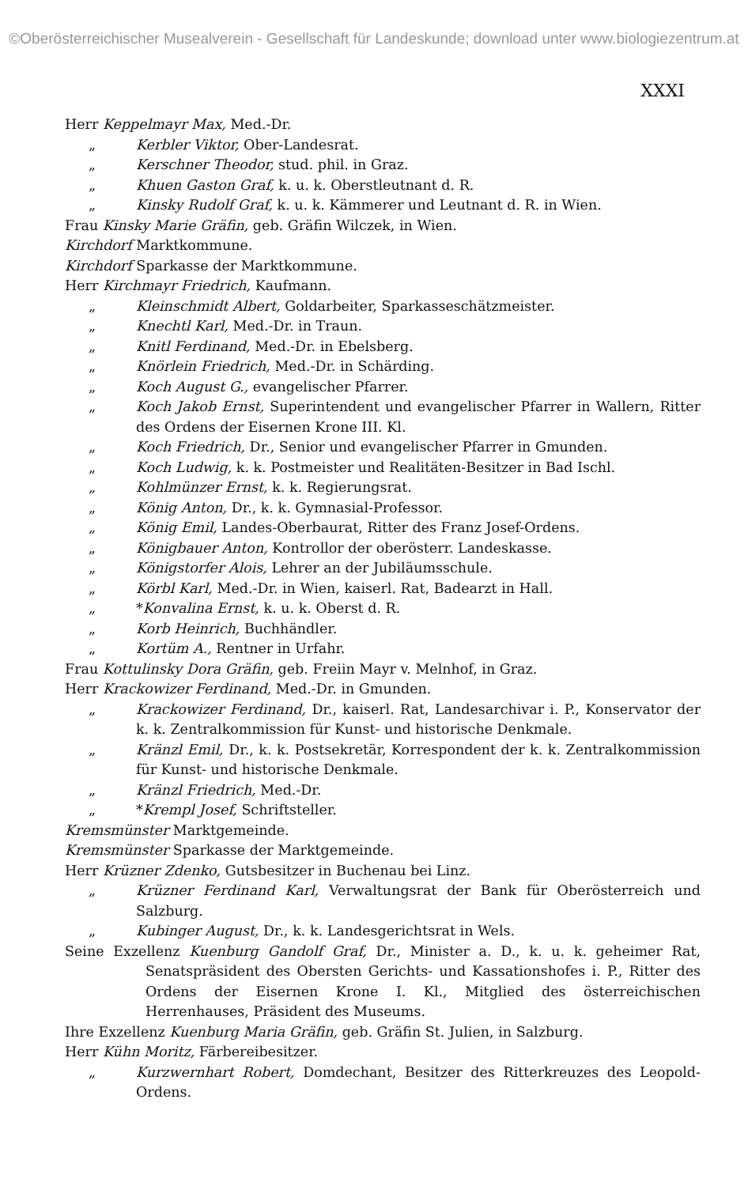©Oberösterreichischer Musealverein - Gesellschaft für Landeskunde; download unter www.biologiezentrum.at
XXXI
Herr Keppelmayr Max, Med.-Dr.
„ Kerbler Viktor, Ober-Landesrat.
„ Kerschner Theodor, stud. phil. in Graz.
„ Khuen Gaston Graf, k. u. k. Oberstleutnant d. R.
„ Kinsky Rudolf Graf, k. u. k. Kämmerer und Leutnant d. R. in Wien.
Frau Kinsky Marie Gräfin, geb. Gräfin Wilczek, in Wien.
Kirchdorf Marktkommune.
Kirchdorf Sparkasse der Marktkommune.
Herr Kirchmayr Friedrich, Kaufmann.
„ Kleinschmidt Albert, Goldarbeiter, Sparkasseschätzmeister.
„ Knechtl Karl, Med.-Dr. in Traun.
„ Knitl Ferdinand, Med.-Dr. in Ebelsberg.
„ Knörlein Friedrich, Med.-Dr. in Schärding.
„ Koch August G., evangelischer Pfarrer.
„ Koch Jakob Ernst, Superintendent und evangelischer Pfarrer in Wallern, Ritter des Ordens der Eisernen Krone III. Kl.
„ Koch Friedrich, Dr., Senior und evangelischer Pfarrer in Gmunden.
„ Koch Ludwig, k. k. Postmeister und Realitäten-Besitzer in Bad Ischl.
„ Kohlmünzer Ernst, k. k. Regierungsrat.
„ König Anton, Dr., k. k. Gymnasial-Professor.
„ König Emil, Landes-Oberbaurat, Ritter des Franz Josef-Ordens.
„ Königbauer Anton, Kontrollor der oberösterr. Landeskasse.
„ Königstorfer Alois, Lehrer an der Jubiläumsschule.
„ Körbl Karl, Med.-Dr. in Wien, kaiserl. Rat, Badearzt in Hall.
„ *Konvalina Ernst, k. u. k. Oberst d. R.
„ Korb Heinrich, Buchhändler.
„ Kortüm A., Rentner in Urfahr.
Frau Kottulinsky Dora Gräfin, geb. Freiin Mayr v. Melnhof, in Graz.
Herr Krackowizer Ferdinand, Med.-Dr. in Gmunden.
„ Krackowizer Ferdinand, Dr., kaiserl. Rat, Landesarchivar i. P., Konservator der k. k. Zentralkommission für Kunst- und historische Denkmale.
„ Kränzl Emil, Dr., k. k. Postsekretär, Korrespondent der k. k. Zentralkommission für Kunst- und historische Denkmale.
„ Kränzl Friedrich, Med.-Dr.
„ *Krempl Josef, Schriftsteller.
Kremsmünster Marktgemeinde.
Kremsmünster Sparkasse der Marktgemeinde.
Herr Krüzner Zdenko, Gutsbesitzer in Buchenau bei Linz.
„ Krüzner Ferdinand Karl, Verwaltungsrat der Bank für Oberösterreich und Salzburg.
„ Kubinger August, Dr., k. k. Landesgerichtsrat in Wels.
Seine Exzellenz Kuenburg Gandolf Graf, Dr., Minister a. D., k. u. k. geheimer Rat, Senatspräsident des Obersten Gerichts- und Kassationshofes i. P., Ritter des Ordens der Eisernen Krone I. Kl., Mitglied des österreichischen Herrenhauses, Präsident des Museums.
Ihre Exzellenz Kuenburg Maria Gräfin, geb. Gräfin St. Julien, in Salzburg.
Herr Kühn Moritz, Färbereibesitzer.
„ Kurzwernhart Robert, Domdechant, Besitzer des Ritterkreuzes des Leopold-Ordens.